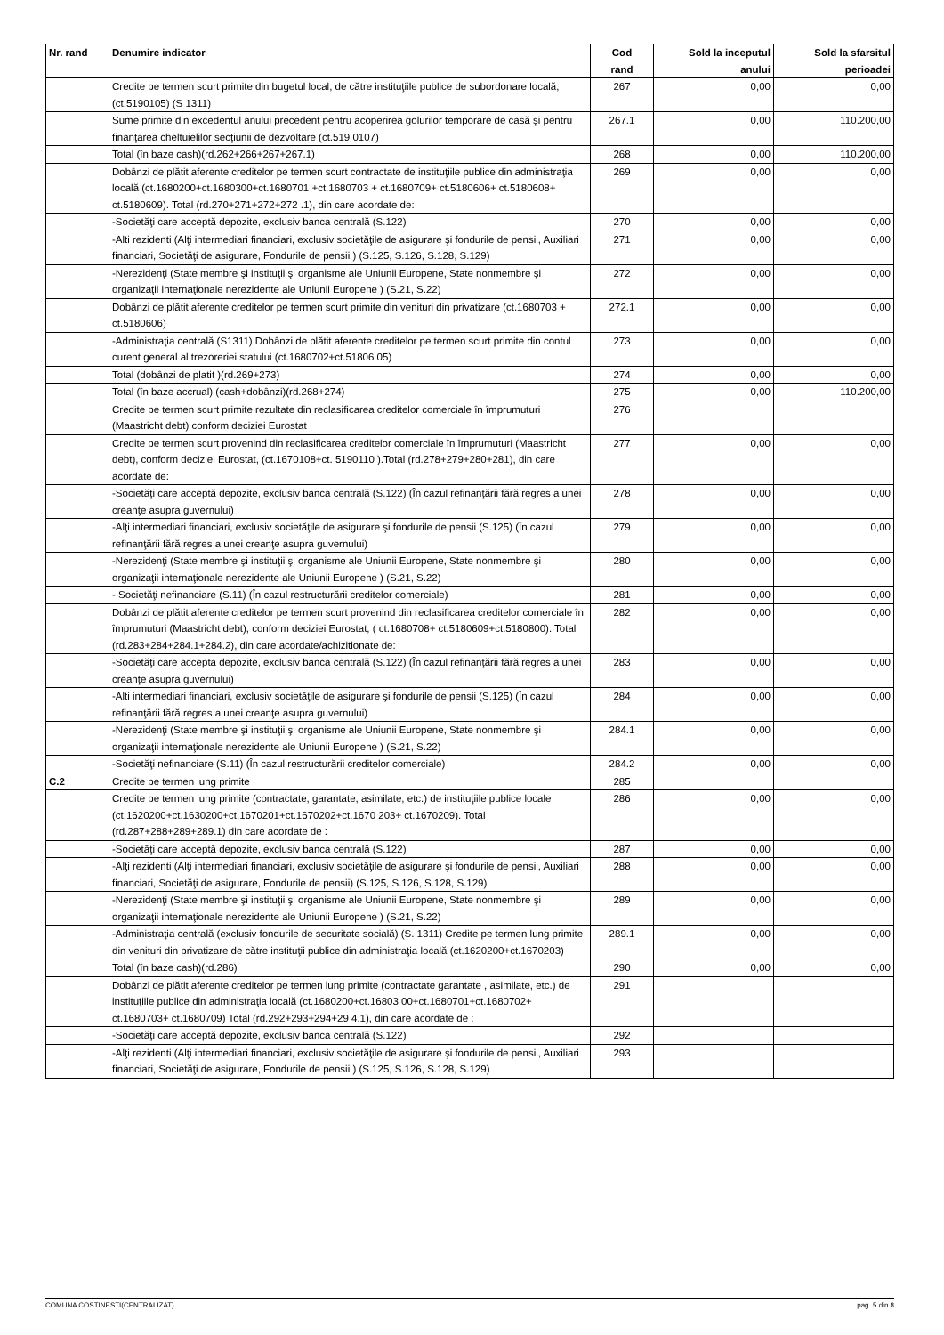| Nr. rand | Denumire indicator | Cod rand | Sold la inceputul anului | Sold la sfarsitul perioadei |
| --- | --- | --- | --- | --- |
| | Credite pe termen scurt primite din bugetul local, de către instituţiile publice de subordonare locală, (ct.5190105) (S 1311) | 267 | 0,00 | 0,00 |
| | Sume primite din excedentul anului precedent pentru acoperirea golurilor temporare de casă şi pentru finanţarea cheltuielilor secţiunii de dezvoltare (ct.519 0107) | 267.1 | 0,00 | 110.200,00 |
| | Total (în baze cash)(rd.262+266+267+267.1) | 268 | 0,00 | 110.200,00 |
| | Dobânzi de plătit aferente creditelor pe termen scurt contractate de instituţiile publice din administraţia locală (ct.1680200+ct.1680300+ct.1680701 +ct.1680703 + ct.1680709+ ct.5180606+ ct.5180608+ ct.5180609). Total (rd.270+271+272+272 .1), din care acordate de: | 269 | 0,00 | 0,00 |
| | -Societăţi care acceptă depozite, exclusiv banca centrală (S.122) | 270 | 0,00 | 0,00 |
| | -Alti rezidenti (Alţi intermediari financiari, exclusiv societăţile de asigurare şi fondurile de pensii, Auxiliari financiari, Societăţi de asigurare, Fondurile de pensii ) (S.125, S.126, S.128, S.129) | 271 | 0,00 | 0,00 |
| | -Nerezidenţi (State membre şi instituţii şi organisme ale Uniunii Europene, State nonmembre şi organizaţii internaţionale nerezidente ale Uniunii Europene ) (S.21, S.22) | 272 | 0,00 | 0,00 |
| | Dobânzi de plătit aferente creditelor pe termen scurt primite din venituri din privatizare (ct.1680703 + ct.5180606) | 272.1 | 0,00 | 0,00 |
| | -Administraţia centrală (S1311) Dobânzi de plătit aferente creditelor pe termen scurt primite din contul curent general al trezoreriei statului (ct.1680702+ct.51806 05) | 273 | 0,00 | 0,00 |
| | Total (dobânzi de platit )(rd.269+273) | 274 | 0,00 | 0,00 |
| | Total (în baze accrual) (cash+dobânzi)(rd.268+274) | 275 | 0,00 | 110.200,00 |
| | Credite pe termen scurt primite rezultate din reclasificarea creditelor comerciale în împrumuturi (Maastricht debt) conform deciziei Eurostat | 276 | | |
| | Credite pe termen scurt provenind din reclasificarea creditelor comerciale în împrumuturi (Maastricht debt), conform deciziei Eurostat, (ct.1670108+ct. 5190110 ).Total (rd.278+279+280+281), din care acordate de: | 277 | 0,00 | 0,00 |
| | -Societăţi care acceptă depozite, exclusiv banca centrală (S.122) (În cazul refinanţării fără regres a unei creanţe asupra guvernului) | 278 | 0,00 | 0,00 |
| | -Alţi intermediari financiari, exclusiv societăţile de asigurare şi fondurile de pensii (S.125) (În cazul refinanţării fără regres a unei creanţe asupra guvernului) | 279 | 0,00 | 0,00 |
| | -Nerezidenţi (State membre şi instituţii şi organisme ale Uniunii Europene, State nonmembre şi organizaţii internaţionale nerezidente ale Uniunii Europene ) (S.21, S.22) | 280 | 0,00 | 0,00 |
| | - Societăţi nefinanciare (S.11) (În cazul restructurării creditelor comerciale) | 281 | 0,00 | 0,00 |
| | Dobânzi de plătit aferente creditelor pe termen scurt provenind din reclasificarea creditelor comerciale în împrumuturi (Maastricht debt), conform deciziei Eurostat, ( ct.1680708+ ct.5180609+ct.5180800). Total (rd.283+284+284.1+284.2), din care acordate/achizitionate de: | 282 | 0,00 | 0,00 |
| | -Societăţi care accepta depozite, exclusiv banca centrală (S.122) (În cazul refinanţării fără regres a unei creanţe asupra guvernului) | 283 | 0,00 | 0,00 |
| | -Alti intermediari financiari, exclusiv societăţile de asigurare şi fondurile de pensii (S.125) (În cazul refinanţării fără regres a unei creanţe asupra guvernului) | 284 | 0,00 | 0,00 |
| | -Nerezidenţi (State membre şi instituţii şi organisme ale Uniunii Europene, State nonmembre şi organizaţii internaţionale nerezidente ale Uniunii Europene ) (S.21, S.22) | 284.1 | 0,00 | 0,00 |
| | -Societăţi nefinanciare (S.11) (În cazul restructurării creditelor comerciale) | 284.2 | 0,00 | 0,00 |
| C.2 | Credite pe termen lung primite | 285 | | |
| | Credite pe termen lung primite (contractate, garantate, asimilate, etc.) de instituţiile publice locale (ct.1620200+ct.1630200+ct.1670201+ct.1670202+ct.1670 203+ ct.1670209). Total (rd.287+288+289+289.1) din care acordate de : | 286 | 0,00 | 0,00 |
| | -Societăţi care acceptă depozite, exclusiv banca centrală (S.122) | 287 | 0,00 | 0,00 |
| | -Alţi rezidenti (Alţi intermediari financiari, exclusiv societăţile de asigurare şi fondurile de pensii, Auxiliari financiari, Societăţi de asigurare, Fondurile de pensii) (S.125, S.126, S.128, S.129) | 288 | 0,00 | 0,00 |
| | -Nerezidenţi (State membre şi instituţii şi organisme ale Uniunii Europene, State nonmembre şi organizaţii internaţionale nerezidente ale Uniunii Europene ) (S.21, S.22) | 289 | 0,00 | 0,00 |
| | -Administraţia centrală (exclusiv fondurile de securitate socială) (S. 1311) Credite pe termen lung primite din venituri din privatizare de către instituţii publice din administraţia locală (ct.1620200+ct.1670203) | 289.1 | 0,00 | 0,00 |
| | Total (în baze cash)(rd.286) | 290 | 0,00 | 0,00 |
| | Dobânzi de plătit aferente creditelor pe termen lung primite (contractate garantate , asimilate, etc.) de instituţiile publice din administraţia locală (ct.1680200+ct.16803 00+ct.1680701+ct.1680702+ ct.1680703+ ct.1680709) Total (rd.292+293+294+29 4.1), din care acordate de : | 291 | | |
| | -Societăţi care acceptă depozite, exclusiv banca centrală (S.122) | 292 | | |
| | -Alţi rezidenti (Alţi intermediari financiari, exclusiv societăţile de asigurare şi fondurile de pensii, Auxiliari financiari, Societăţi de asigurare, Fondurile de pensii ) (S.125, S.126, S.128, S.129) | 293 | | |
COMUNA COSTINESTI(CENTRALIZAT) pag. 5 din 8